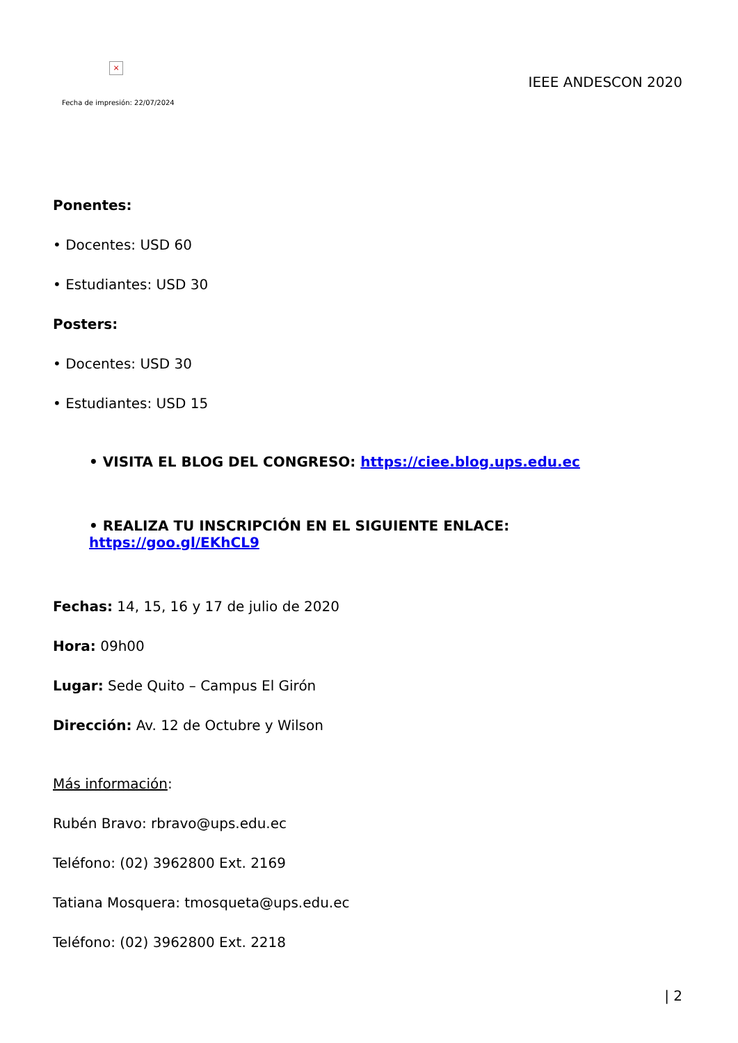×
Fecha de impresión: 22/07/2024
IEEE ANDESCON 2020
Ponentes:
• Docentes: USD 60
• Estudiantes: USD 30
Posters:
• Docentes: USD 30
• Estudiantes: USD 15
• VISITA EL BLOG DEL CONGRESO: https://ciee.blog.ups.edu.ec
• REALIZA TU INSCRIPCIÓN EN EL SIGUIENTE ENLACE: https://goo.gl/EKhCL9
Fechas: 14, 15, 16 y 17 de julio de 2020
Hora: 09h00
Lugar: Sede Quito – Campus El Girón
Dirección: Av. 12 de Octubre y Wilson
Más información:
Rubén Bravo: rbravo@ups.edu.ec
Teléfono: (02) 3962800 Ext. 2169
Tatiana Mosquera: tmosqueta@ups.edu.ec
Teléfono: (02) 3962800 Ext. 2218
| 2